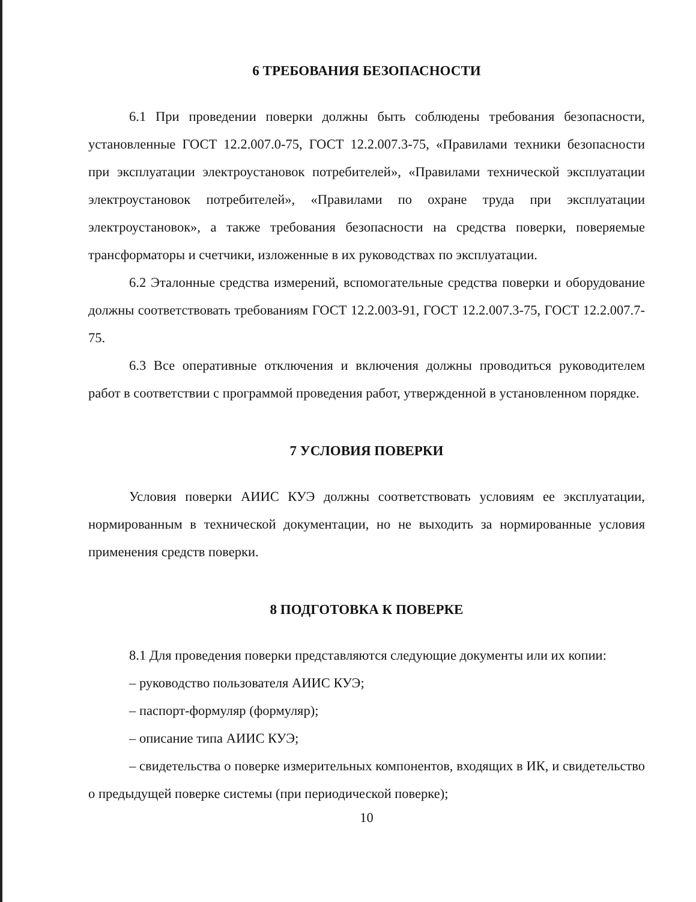6 ТРЕБОВАНИЯ БЕЗОПАСНОСТИ
6.1 При проведении поверки должны быть соблюдены требования безопасности, установленные ГОСТ 12.2.007.0-75, ГОСТ 12.2.007.3-75, «Правилами техники безопасности при эксплуатации электроустановок потребителей», «Правилами технической эксплуатации электроустановок потребителей», «Правилами по охране труда при эксплуатации электроустановок», а также требования безопасности на средства поверки, поверяемые трансформаторы и счетчики, изложенные в их руководствах по эксплуатации.
6.2 Эталонные средства измерений, вспомогательные средства поверки и оборудование должны соответствовать требованиям ГОСТ 12.2.003-91, ГОСТ 12.2.007.3-75, ГОСТ 12.2.007.7-75.
6.3 Все оперативные отключения и включения должны проводиться руководителем работ в соответствии с программой проведения работ, утвержденной в установленном порядке.
7 УСЛОВИЯ ПОВЕРКИ
Условия поверки АИИС КУЭ должны соответствовать условиям ее эксплуатации, нормированным в технической документации, но не выходить за нормированные условия применения средств поверки.
8 ПОДГОТОВКА К ПОВЕРКЕ
8.1 Для проведения поверки представляются следующие документы или их копии:
– руководство пользователя АИИС КУЭ;
– паспорт-формуляр (формуляр);
– описание типа АИИС КУЭ;
– свидетельства о поверке измерительных компонентов, входящих в ИК, и свидетельство о предыдущей поверке системы (при периодической поверке);
10